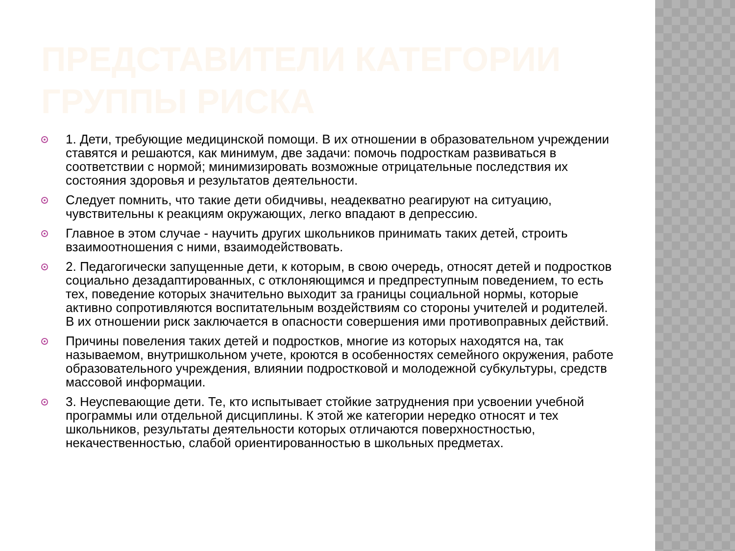ПРЕДСТАВИТЕЛИ КАТЕГОРИИ ГРУППЫ РИСКА
1. Дети, требующие медицинской помощи. В их отношении в образовательном учреждении ставятся и решаются, как минимум, две задачи: помочь подросткам развиваться в соответствии с нормой; минимизировать возможные отрицательные последствия их состояния здоровья и результатов деятельности.
Следует помнить, что такие дети обидчивы, неадекватно реагируют на ситуацию, чувствительны к реакциям окружающих, легко впадают в депрессию.
Главное в этом случае - научить других школьников принимать таких детей, строить взаимоотношения с ними, взаимодействовать.
2. Педагогически запущенные дети, к которым, в свою очередь, относят детей и подростков социально дезадаптированных, с отклоняющимся и предпреступным поведением, то есть тех, поведение которых значительно выходит за границы социальной нормы, которые активно сопротивляются воспитательным воздействиям со стороны учителей и родителей. В их отношении риск заключается в опасности совершения ими противоправных действий.
Причины повеления таких детей и подростков, многие из которых находятся на, так называемом, внутришкольном учете, кроются в особенностях семейного окружения, работе образовательного учреждения, влиянии подростковой и молодежной субкультуры, средств массовой информации.
3. Неуспевающие дети. Те, кто испытывает стойкие затруднения при усвоении учебной программы или отдельной дисциплины. К этой же категории нередко относят и тех школьников, результаты деятельности которых отличаются поверхностностью, некачественностью, слабой ориентированностью в школьных предметах.